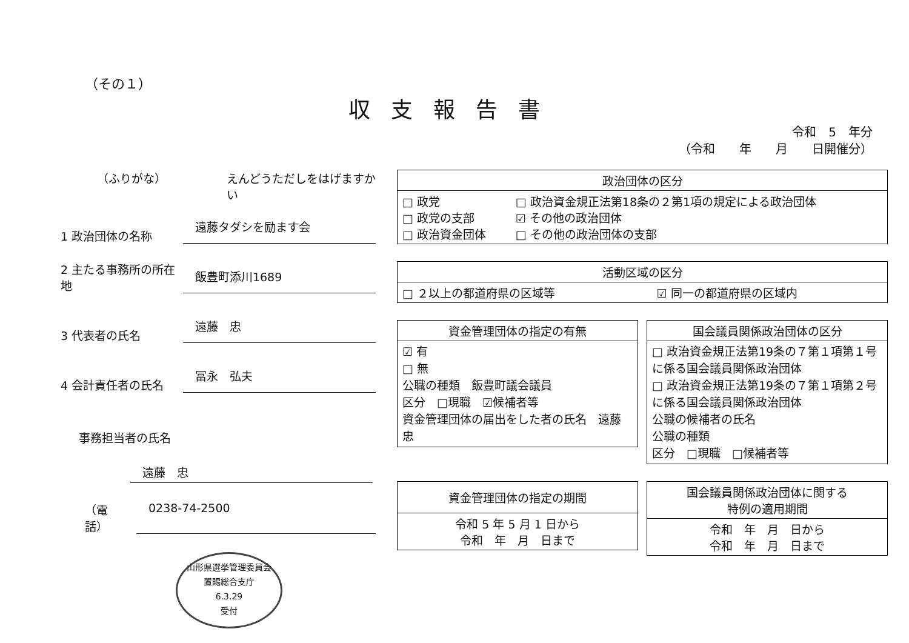（その１）
収支報告書
令和　5　年分
（令和　　年　　月　　日開催分）
（ふりがな） えんどうただしをはげますかい
1 政治団体の名称
遠藤タダシを励ます会
2 主たる事務所の所在地
飯豊町添川1689
3 代表者の氏名
遠藤　忠
4 会計責任者の氏名
冨永　弘夫
事務担当者の氏名
遠藤　忠
（電話） 0238-74-2500
山形県選挙管理委員会
置賜総合支庁
6.3.29
受付
| 政治団体の区分 | |
| --- | --- |
| □ 政党 □ 政党の支部 □ 政治資金団体 | □ 政治資金規正法第18条の２第1項の規定による政治団体 ☑ その他の政治団体 □ その他の政治団体の支部 |
| 活動区域の区分 | |
| --- | --- |
| □ ２以上の都道府県の区域等 | ☑ 同一の都道府県の区域内 |
| 資金管理団体の指定の有無 |
| --- |
| ☑ 有 □ 無 公職の種類 飯豊町議会議員 区分 □現職 ☑候補者等 資金管理団体の届出をした者の氏名 遠藤 忠 |
| 国会議員関係政治団体の区分 |
| --- |
| □ 政治資金規正法第19条の７第１項第１号に係る国会議員関係政治団体 □ 政治資金規正法第19条の７第１項第２号に係る国会議員関係政治団体 公職の候補者の氏名 公職の種類 区分 □現職 □候補者等 |
| 資金管理団体の指定の期間 |
| --- |
| 令和 5 年 5 月 1 日から 令和 年 月 日まで |
| 国会議員関係政治団体に関する 特例の適用期間 |
| --- |
| 令和 年 月 日から 令和 年 月 日まで |